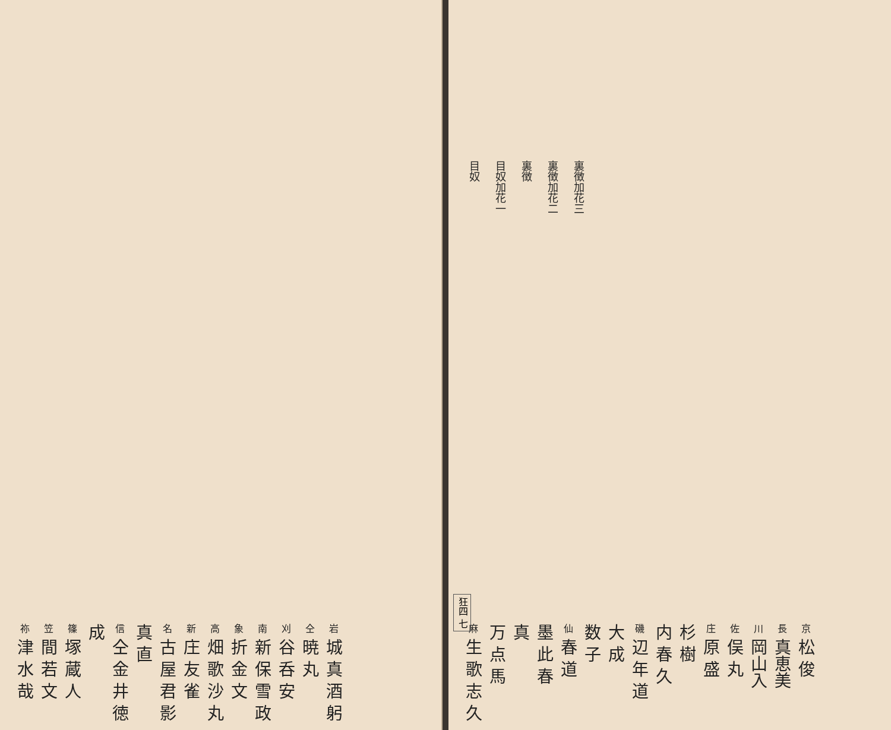裏徴加花三
裏徴加花二
裏徴
目奴加花一
目奴
京 松 俊
長 真恵美
川 岡山入
佐 俣 丸
庄 原 盛
杉 樹
内 春 久
磯 辺 年 道
大 成
数 子
仙 春 道
墨 此 春
真
万 点 馬
麻 生 歌 志 久
狂四 七
岩 城 真 酒 躬
仝 暁 丸
刈 谷 呑 安
南 新 保 雪 政
象 折 金 文
高 畑 歌 沙 丸
新 庄 友 雀
名 古 屋 君 影
真 直
信 仝 金 井 徳 成
篠 塚 蔵 人
笠 間 若 文
祢 津 水 哉